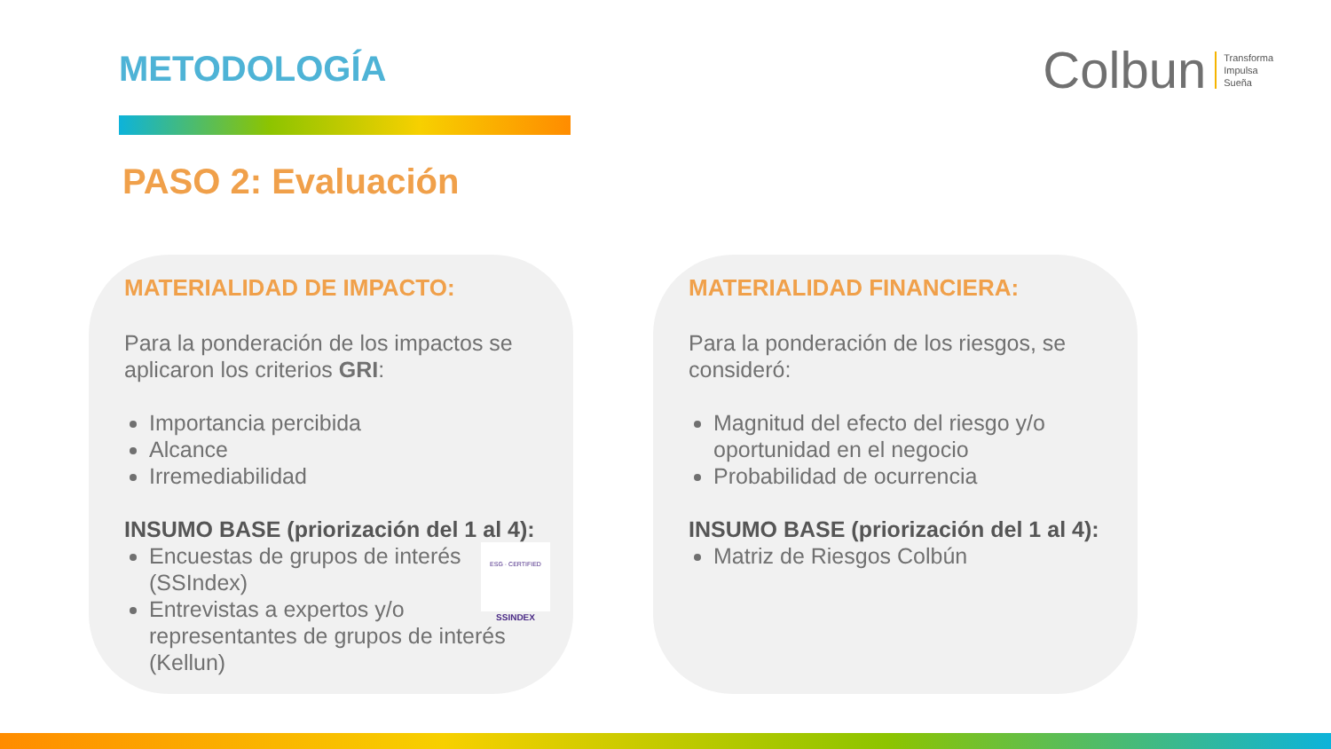METODOLOGÍA
Colbun
Transforma
Impulsa
Sueña
PASO 2: Evaluación
MATERIALIDAD DE IMPACTO:
Para la ponderación de los impactos se aplicaron los criterios GRI:
Importancia percibida
Alcance
Irremediabilidad
INSUMO BASE (priorización del 1 al 4):
ESG · CERTIFIED
SSINDEX
Encuestas de grupos de interés (SSIndex)
Entrevistas a expertos y/o representantes de grupos de interés (Kellun)
MATERIALIDAD FINANCIERA:
Para la ponderación de los riesgos, se consideró:
Magnitud del efecto del riesgo y/o oportunidad en el negocio
Probabilidad de ocurrencia
INSUMO BASE (priorización del 1 al 4):
Matriz de Riesgos Colbún